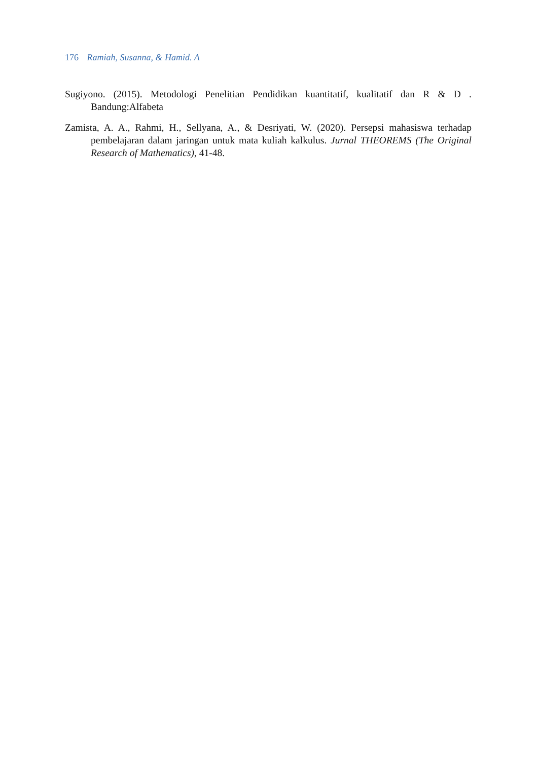176 Ramiah, Susanna, & Hamid. A
Sugiyono. (2015). Metodologi Penelitian Pendidikan kuantitatif, kualitatif dan R & D . Bandung:Alfabeta
Zamista, A. A., Rahmi, H., Sellyana, A., & Desriyati, W. (2020). Persepsi mahasiswa terhadap pembelajaran dalam jaringan untuk mata kuliah kalkulus. Jurnal THEOREMS (The Original Research of Mathematics), 41-48.